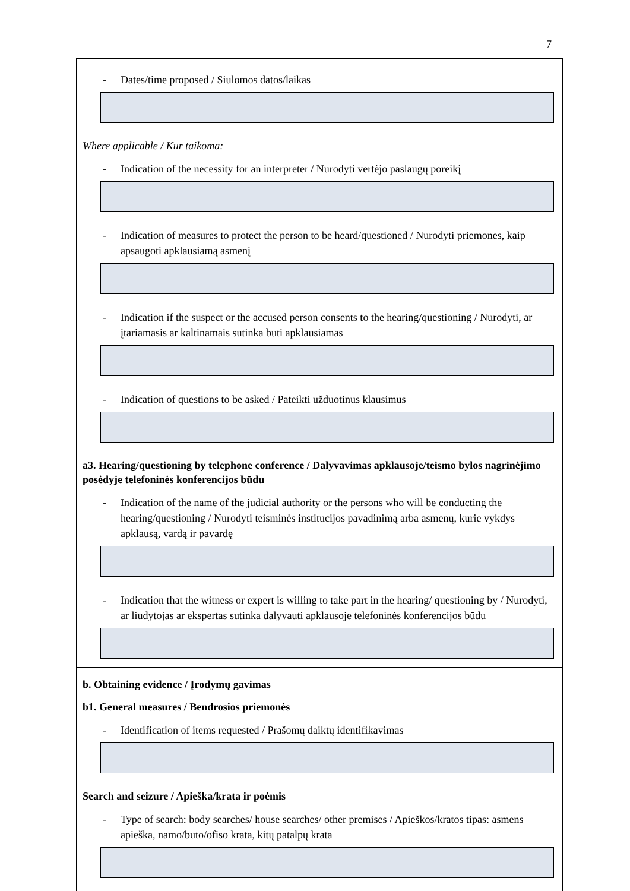7
- Dates/time proposed / Siūlomos datos/laikas
Where applicable / Kur taikoma:
- Indication of the necessity for an interpreter / Nurodyti vertėjo paslaugų poreikį
- Indication of measures to protect the person to be heard/questioned / Nurodyti priemones, kaip apsaugoti apklausiamą asmenį
- Indication if the suspect or the accused person consents to the hearing/questioning / Nurodyti, ar įtariamasis ar kaltinamais sutinka būti apklausiamas
- Indication of questions to be asked / Pateikti užduotinus klausimus
a3. Hearing/questioning by telephone conference / Dalyvavimas apklausoje/teismo bylos nagrinėjimo posėdyje telefoninės konferencijos būdu
- Indication of the name of the judicial authority or the persons who will be conducting the hearing/questioning / Nurodyti teisminės institucijos pavadinimą arba asmenų, kurie vykdys apklausą, vardą ir pavardę
- Indication that the witness or expert is willing to take part in the hearing/ questioning by / Nurodyti, ar liudytojas ar ekspertas sutinka dalyvauti apklausoje telefoninės konferencijos būdu
b. Obtaining evidence / Įrodymų gavimas
b1. General measures / Bendrosios priemonės
- Identification of items requested / Prašomų daiktų identifikavimas
Search and seizure / Apieška/krata ir poėmis
- Type of search: body searches/ house searches/ other premises / Apieškos/kratos tipas: asmens apieška, namo/buto/ofiso krata, kitų patalpų krata